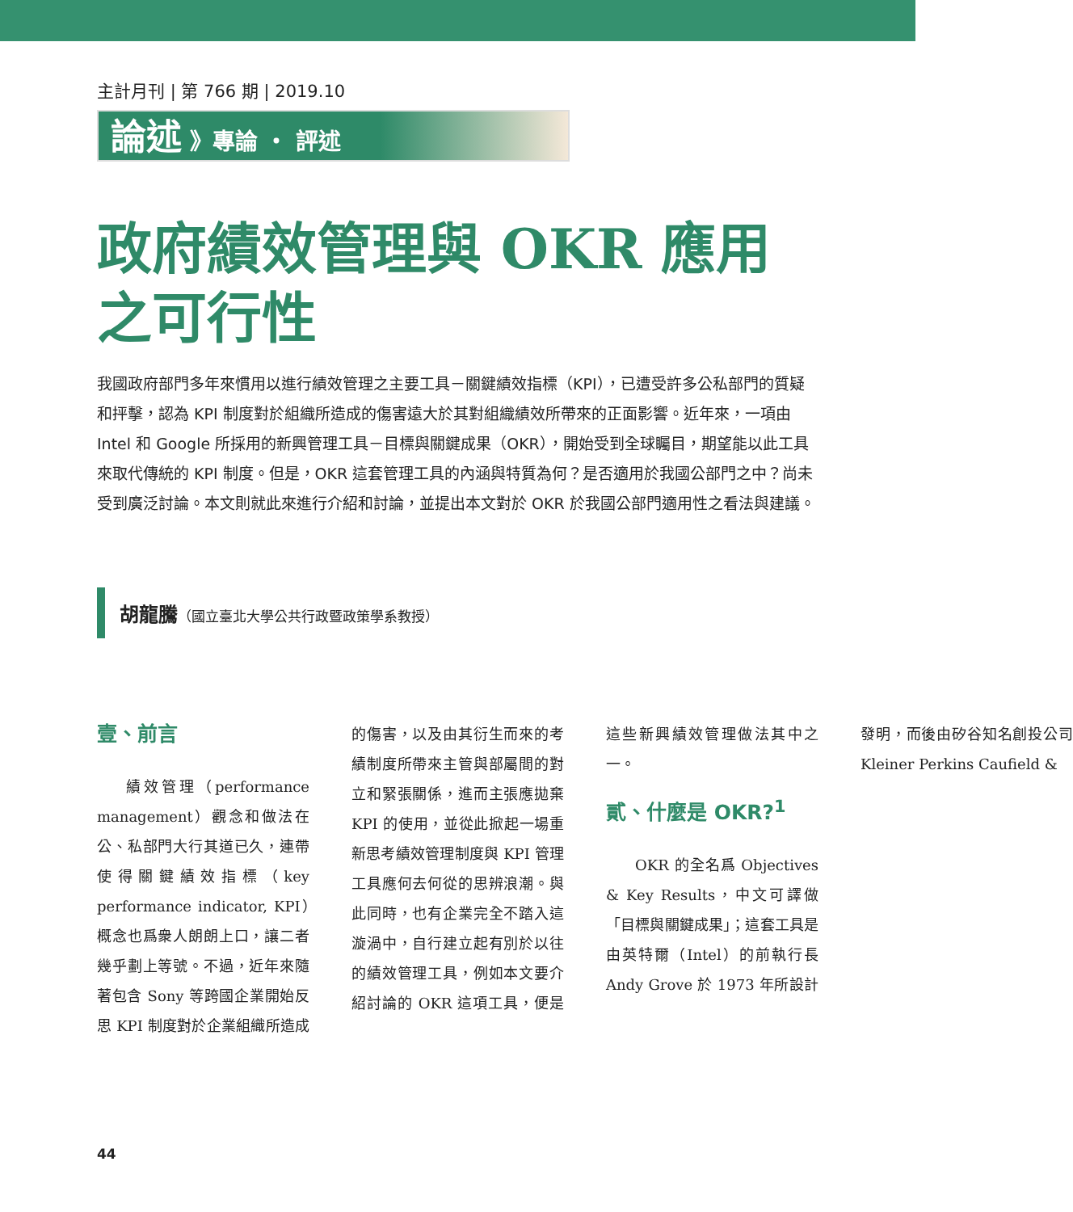主計月刊 | 第 766 期 | 2019.10
論述 》專論 ・ 評述
政府績效管理與 OKR 應用之可行性
我國政府部門多年來慣用以進行績效管理之主要工具－關鍵績效指標（KPI），已遭受許多公私部門的質疑和抨擊，認為 KPI 制度對於組織所造成的傷害遠大於其對組織績效所帶來的正面影響。近年來，一項由 Intel 和 Google 所採用的新興管理工具－目標與關鍵成果（OKR），開始受到全球矚目，期望能以此工具來取代傳統的 KPI 制度。但是，OKR 這套管理工具的內涵與特質為何？是否適用於我國公部門之中？尚未受到廣泛討論。本文則就此來進行介紹和討論，並提出本文對於 OKR 於我國公部門適用性之看法與建議。
胡龍騰（國立臺北大學公共行政暨政策學系教授）
壹、前言
績效管理（performance management）觀念和做法在公、私部門大行其道已久，連帶使得關鍵績效指標（key performance indicator, KPI）概念也爲衆人朗朗上口，讓二者幾乎劃上等號。不過，近年來隨著包含 Sony 等跨國企業開始反思 KPI 制度對於企業組織所造成的傷害，以及由其衍生而來的考績制度所帶來主管與部屬間的對立和緊張關係，進而主張應拋棄 KPI 的使用，並從此掀起一場重新思考績效管理制度與 KPI 管理工具應何去何從的思辨浪潮。與此同時，也有企業完全不踏入這漩渦中，自行建立起有別於以往的績效管理工具，例如本文要介紹討論的 OKR 這項工具，便是這些新興績效管理做法其中之一。
貳、什麼是 OKR?<sup>1</sup>
OKR 的全名爲 Objectives & Key Results，中文可譯做「目標與關鍵成果」；這套工具是由英特爾（Intel）的前執行長 Andy Grove 於 1973 年所設計發明，而後由矽谷知名創投公司 Kleiner Perkins Caufield &
44